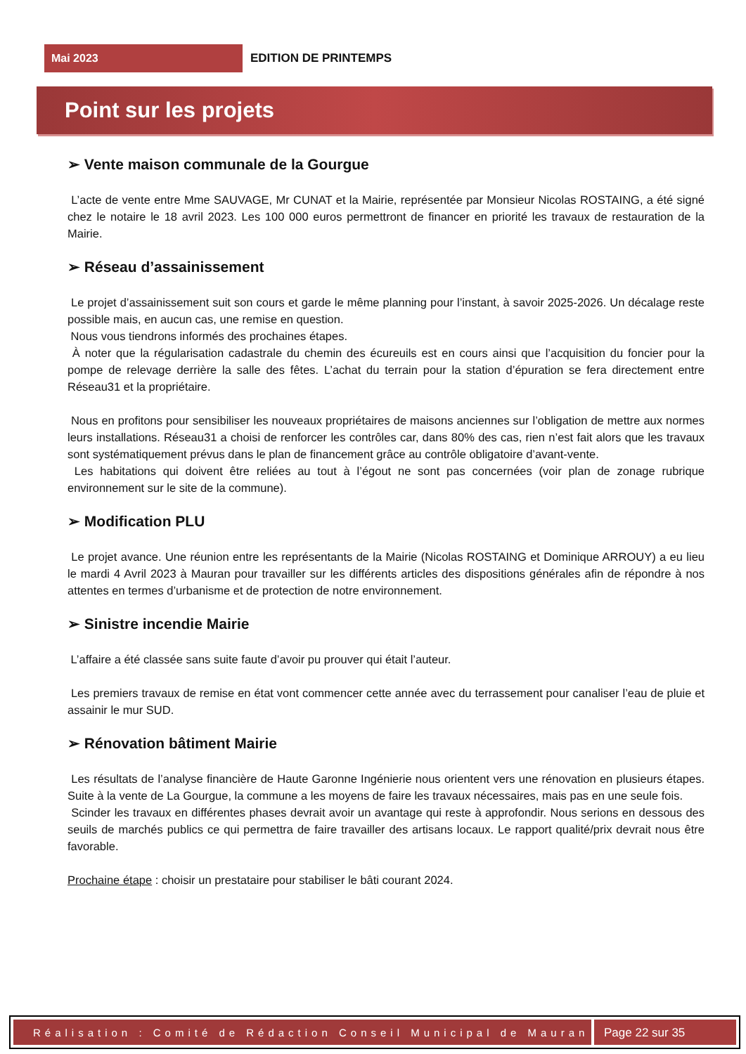Mai 2023
EDITION DE PRINTEMPS
Point sur les projets
➢ Vente maison communale de la Gourgue
L’acte de vente entre Mme SAUVAGE, Mr CUNAT et la Mairie, représentée par Monsieur Nicolas ROSTAING, a été signé chez le notaire le 18 avril 2023. Les 100 000 euros permettront de financer en priorité les travaux de restauration de la Mairie.
➢ Réseau d’assainissement
Le projet d’assainissement suit son cours et garde le même planning pour l’instant, à savoir 2025-2026. Un décalage reste possible mais, en aucun cas, une remise en question.
Nous vous tiendrons informés des prochaines étapes.
À noter que la régularisation cadastrale du chemin des écureuils est en cours ainsi que l’acquisition du foncier pour la pompe de relevage derrière la salle des fêtes. L’achat du terrain pour la station d’épuration se fera directement entre Réseau31 et la propriétaire.
Nous en profitons pour sensibiliser les nouveaux propriétaires de maisons anciennes sur l’obligation de mettre aux normes leurs installations. Réseau31 a choisi de renforcer les contrôles car, dans 80% des cas, rien n’est fait alors que les travaux sont systématiquement prévus dans le plan de financement grâce au contrôle obligatoire d’avant-vente.
Les habitations qui doivent être reliées au tout à l’égout ne sont pas concernées (voir plan de zonage rubrique environnement sur le site de la commune).
➢ Modification PLU
Le projet avance. Une réunion entre les représentants de la Mairie (Nicolas ROSTAING et Dominique ARROUY) a eu lieu le mardi 4 Avril 2023 à Mauran pour travailler sur les différents articles des dispositions générales afin de répondre à nos attentes en termes d’urbanisme et de protection de notre environnement.
➢ Sinistre incendie Mairie
L’affaire a été classée sans suite faute d’avoir pu prouver qui était l’auteur.
Les premiers travaux de remise en état vont commencer cette année avec du terrassement pour canaliser l’eau de pluie et assainir le mur SUD.
➢ Rénovation bâtiment Mairie
Les résultats de l’analyse financière de Haute Garonne Ingénierie nous orientent vers une rénovation en plusieurs étapes. Suite à la vente de La Gourgue, la commune a les moyens de faire les travaux nécessaires, mais pas en une seule fois.
Scinder les travaux en différentes phases devrait avoir un avantage qui reste à approfondir. Nous serions en dessous des seuils de marchés publics ce qui permettra de faire travailler des artisans locaux. Le rapport qualité/prix devrait nous être favorable.
Prochaine étape : choisir un prestataire pour stabiliser le bâti courant 2024.
Réalisation : Comité de Rédaction Conseil Municipal de Mauran
Page 22 sur 35